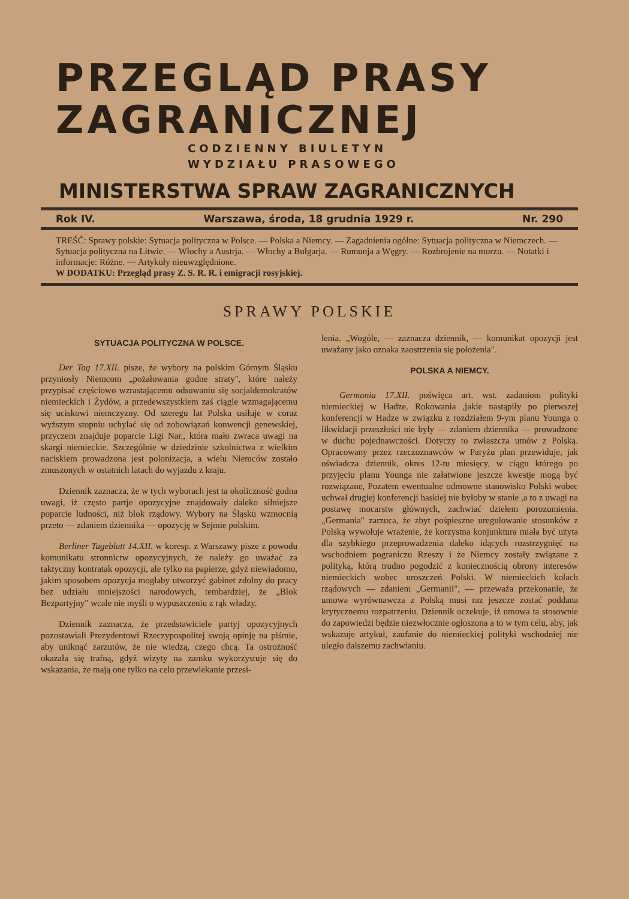PRZEGLĄD PRASY
ZAGRANICZNEJ
CODZIENNY BIULETYN
WYDZIAŁU PRASOWEGO
MINISTERSTWA SPRAW ZAGRANICZNYCH
Rok IV. Warszawa, środa, 18 grudnia 1929 r. Nr. 290
TREŚĆ: Sprawy polskie: Sytuacja polityczna w Polsce. — Polska a Niemcy. — Zagadnienia ogólne: Sytuacja polityczna w Niemczech. — Sytuacja polityczna na Litwie. — Włochy a Austrja. — Włochy a Bułgarja. — Rumunja a Węgry. — Rozbrojenie na morzu. — Notatki i informacje: Różne. — Artykuły nieuwzględnione.
W DODATKU: Przegląd prasy Z. S. R. R. i emigracji rosyjskiej.
SPRAWY POLSKIE
SYTUACJA POLITYCZNA W POLSCE.
Der Tag 17.XII. pisze, że wybory na polskim Górnym Śląsku przyniosły Niemcom „pożałowania godne straty", które należy przypisać częściowo wzrastającemu odsuwaniu się socjaldemokratów niemieckich i Żydów, a przedewszystkiem zaś ciągle wzmagającemu się uciskowi niemczyzny. Od szeregu lat Polska usiłuje w coraz wyższym stopniu uchylać się od zobowiązań konwencji genewskiej, przyczem znajduje poparcie Ligi Nar., która mało zwraca uwagi na skargi niemieckie. Szczególnie w dziedzinie szkolnictwa z wielkim naciskiem prowadzona jest polonizacja, a wielu Niemców zostało zmuszonych w ostatnich latach do wyjazdu z kraju.
Dziennik zaznacza, że w tych wyborach jest ta okoliczność godna uwagi, iż często partje opozycyjne znajdowały daleko silniejsze poparcie ludności, niż blok rządowy. Wybory na Śląsku wzmocnią przeto — zdaniem dziennika — opozycję w Sejmie polskim.
Berliner Tageblatt 14.XII. w koresp. z Warszawy pisze z powodu komunikatu stronnictw opozycyjnych, że należy go uważać za taktyczny kontratak opozycji, ale tylko na papierze, gdyż niewiadomo, jakim sposobem opozycja mogłaby utworzyć gabinet zdolny do pracy bez udziału mniejszości narodowych, tembardziej, że „Blok Bezpartyjny" wcale nie myśli o wypuszczeniu z rąk władzy.
Dziennik zaznacza, że przedstawiciele partyj opozycyjnych pozostawiali Prezydentowi Rzeczypospolitej swoją opinję na piśmie, aby uniknąć zarzutów, że nie wiedzą, czego chcą. Ta ostrożność okazała się trafną, gdyż wizyty na zamku wykorzystuje się do wskazania, że mają one tylko na celu przewlekanie przesi-
lenia. „Wogóle, — zaznacza dziennik, — komunikat opozycji jest uważany jako oznaka zaostrzenia się położenia".
POLSKA A NIEMCY.
Germania 17.XII. poświęca art. wst. zadaniom polityki niemieckiej w Hadze. Rokowania ,jakie nastąpiły po pierwszej konferencji w Hadze w związku z rozdziałem 9-ym planu Younga o likwidacji przeszłości nie były — zdaniem dziennika — prowadzone w duchu pojednawczości. Dotyczy to zwłaszcza umów z Polską. Opracowany przez rzeczoznawców w Paryżu plan przewiduje, jak oświadcza dziennik, okres 12-tu miesięcy, w ciągu którego po przyjęciu planu Younga nie załatwione jeszcze kwestje mogą być rozwiązane, Pozatem ewentualne odmowne stanowisko Polski wobec uchwał drugiej konferencji haskiej nie byłoby w stanie ,a to z uwagi na postawę mocarstw głównych, zachwiać dziełem porozumienia. „Germania" zarzuca, że zbyt pośpieszne uregulowanie stosunków z Polską wywołuje wrażenie, że korzystna konjunktura miała być użyta dla szybkiego przeprowadzenia daleko idących rozstrzygnięć na wschodniem pograniczu Rzeszy i że Niemcy zostały związane z polityką, którą trudno pogodzić z koniecznością obrony interesów niemieckich wobec uroszczeń Polski. W niemieckich kołach rządowych — zdaniem „Germanii", — przeważa przekonanie, że umowa wyrównawcza z Polską musi raz jeszcze zostać poddana krytycznemu rozpatrzeniu. Dziennik oczekuje, iż umowa ta stosownie do zapowiedzi będzie niezwłocznie ogłoszona a to w tym celu, aby, jak wskazuje artykuł, zaufanie do niemieckiej polityki wschodniej nie uległo dalszemu zachwianiu.